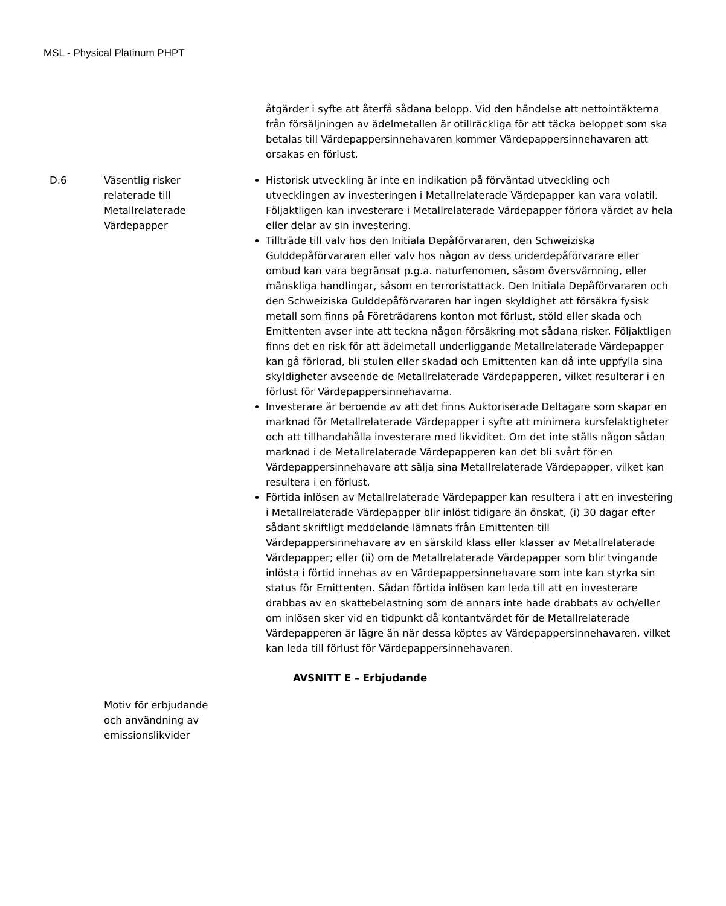MSL - Physical Platinum PHPT
| | | åtgärder i syfte att återfå sådana belopp. Vid den händelse att nettointäkterna från försäljningen av ädelmetallen är otillräckliga för att täcka beloppet som ska betalas till Värdepappersinnehavaren kommer Värdepappersinnehavaren att orsakas en förlust. |
| D.6 | Väsentlig risker relaterade till Metallrelaterade Värdepapper | Historisk utveckling är inte en indikation på förväntad utveckling och utvecklingen av investeringen i Metallrelaterade Värdepapper kan vara volatil. Följaktligen kan investerare i Metallrelaterade Värdepapper förlora värdet av hela eller delar av sin investering. Tillträde till valv hos den Initiala Depåförvararen, den Schweiziska Gulddepåförvararen eller valv hos någon av dess underdepåförvarare eller ombud kan vara begränsat p.g.a. naturfenomen, såsom översvämning, eller mänskliga handlingar, såsom en terroristattack. Den Initiala Depåförvararen och den Schweiziska Gulddepåförvararen har ingen skyldighet att försäkra fysisk metall som finns på Företrädarens konton mot förlust, stöld eller skada och Emittenten avser inte att teckna någon försäkring mot sådana risker. Följaktligen finns det en risk för att ädelmetall underliggande Metallrelaterade Värdepapper kan gå förlorad, bli stulen eller skadad och Emittenten kan då inte uppfylla sina skyldigheter avseende de Metallrelaterade Värdepapperen, vilket resulterar i en förlust för Värdepappersinnehavarna. Investerare är beroende av att det finns Auktoriserade Deltagare som skapar en marknad för Metallrelaterade Värdepapper i syfte att minimera kursfelaktigheter och att tillhandahålla investerare med likviditet. Om det inte ställs någon sådan marknad i de Metallrelaterade Värdepapperen kan det bli svårt för en Värdepappersinnehavare att sälja sina Metallrelaterade Värdepapper, vilket kan resultera i en förlust. Förtida inlösen av Metallrelaterade Värdepapper kan resultera i att en investering i Metallrelaterade Värdepapper blir inlöst tidigare än önskat, (i) 30 dagar efter sådant skriftligt meddelande lämnats från Emittenten till Värdepappersinnehavare av en särskild klass eller klasser av Metallrelaterade Värdepapper; eller (ii) om de Metallrelaterade Värdepapper som blir tvingande inlösta i förtid innehas av en Värdepappersinnehavare som inte kan styrka sin status för Emittenten. Sådan förtida inlösen kan leda till att en investerare drabbas av en skattebelastning som de annars inte hade drabbats av och/eller om inlösen sker vid en tidpunkt då kontantvärdet för de Metallrelaterade Värdepapperen är lägre än när dessa köptes av Värdepappersinnehavaren, vilket kan leda till förlust för Värdepappersinnehavaren. |
| AVSNITT E – Erbjudande | | |
| | Motiv för erbjudande och användning av emissionslikvider | |